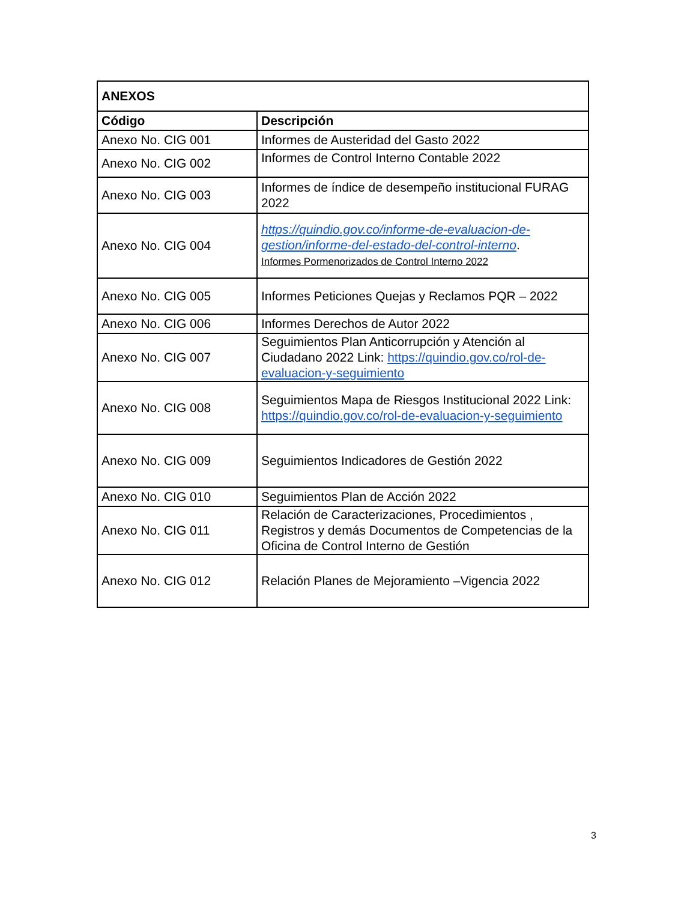| ANEXOS | |
| --- | --- |
| Código | Descripción |
| Anexo No. CIG 001 | Informes de Austeridad del Gasto 2022 |
| Anexo No. CIG 002 | Informes de Control Interno Contable 2022 |
| Anexo No. CIG 003 | Informes de índice de desempeño institucional FURAG 2022 |
| Anexo No. CIG 004 | https://quindio.gov.co/informe-de-evaluacion-de-gestion/informe-del-estado-del-control-interno . Informes Pormenorizados de Control Interno 2022 |
| Anexo No. CIG 005 | Informes Peticiones Quejas y Reclamos PQR – 2022 |
| Anexo No. CIG 006 | Informes Derechos de Autor 2022 |
| Anexo No. CIG 007 | Seguimientos Plan Anticorrupción y Atención al Ciudadano 2022 Link: https://quindio.gov.co/rol-de-evaluacion-y-seguimiento |
| Anexo No. CIG 008 | Seguimientos Mapa de Riesgos Institucional 2022 Link: https://quindio.gov.co/rol-de-evaluacion-y-seguimiento |
| Anexo No. CIG 009 | Seguimientos Indicadores de Gestión 2022 |
| Anexo No. CIG 010 | Seguimientos Plan de Acción 2022 |
| Anexo No. CIG 011 | Relación de Caracterizaciones, Procedimientos , Registros y demás Documentos de Competencias de la Oficina de Control Interno de Gestión |
| Anexo No. CIG 012 | Relación Planes de Mejoramiento –Vigencia 2022 |
3